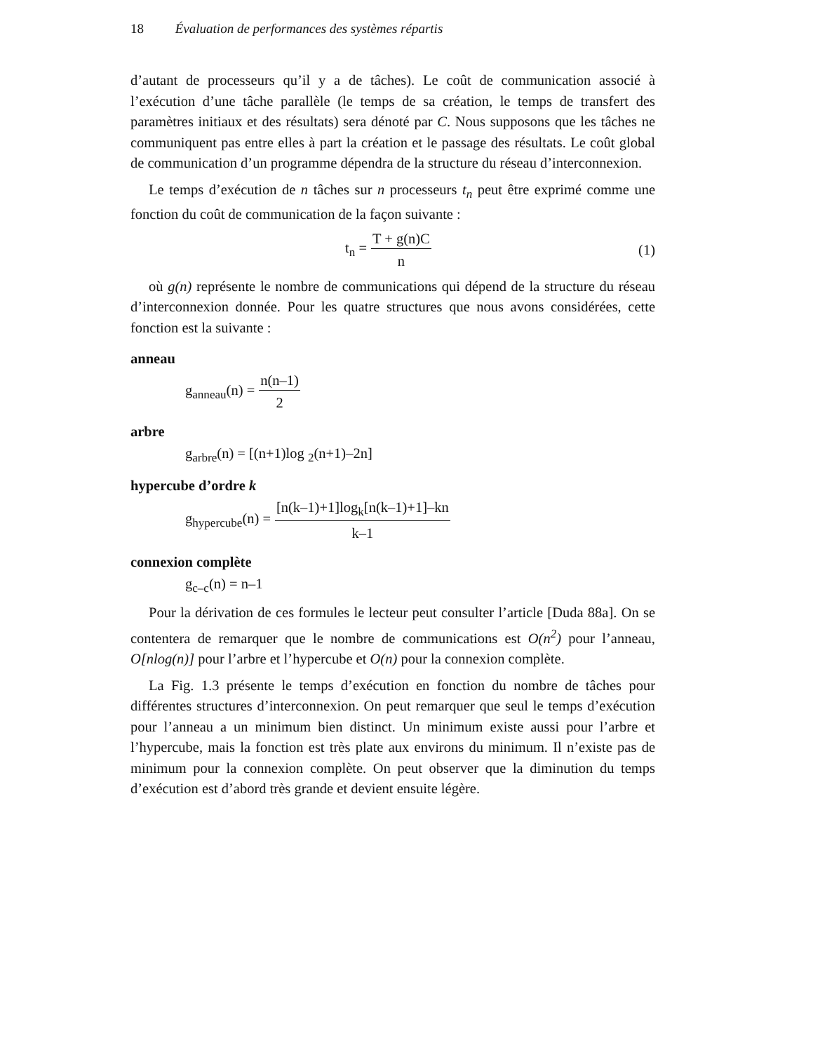18 Évaluation de performances des systèmes répartis
d’autant de processeurs qu’il y a de tâches). Le coût de communication associé à l’exécution d’une tâche parallèle (le temps de sa création, le temps de transfert des paramètres initiaux et des résultats) sera dénoté par C. Nous supposons que les tâches ne communiquent pas entre elles à part la création et le passage des résultats. Le coût global de communication d’un programme dépendra de la structure du réseau d’interconnexion.
Le temps d’exécution de n tâches sur n processeurs t<sub>n</sub> peut être exprimé comme une fonction du coût de communication de la façon suivante :
t<sub>n</sub> = T + g(n)C n (1)
où g(n) représente le nombre de communications qui dépend de la structure du réseau d’interconnexion donnée. Pour les quatre structures que nous avons considérées, cette fonction est la suivante :
anneau
g<sub>anneau</sub>(n) = n(n–1) 2
arbre
g<sub>arbre</sub>(n) = [(n+1)log <sub>2</sub>(n+1)–2n]
hypercube d’ordre k
g<sub>hypercube</sub>(n) = [n(k–1)+1]log<sub>k</sub>[n(k–1)+1]–kn k–1
connexion complète
g<sub>c–c</sub>(n) = n–1
Pour la dérivation de ces formules le lecteur peut consulter l’article [Duda 88a]. On se contentera de remarquer que le nombre de communications est O(n<sup>2</sup>) pour l’anneau, O[nlog(n)] pour l’arbre et l’hypercube et O(n) pour la connexion complète.
La Fig. 1.3 présente le temps d’exécution en fonction du nombre de tâches pour différentes structures d’interconnexion. On peut remarquer que seul le temps d’exécution pour l’anneau a un minimum bien distinct. Un minimum existe aussi pour l’arbre et l’hypercube, mais la fonction est très plate aux environs du minimum. Il n’existe pas de minimum pour la connexion complète. On peut observer que la diminution du temps d’exécution est d’abord très grande et devient ensuite légère.